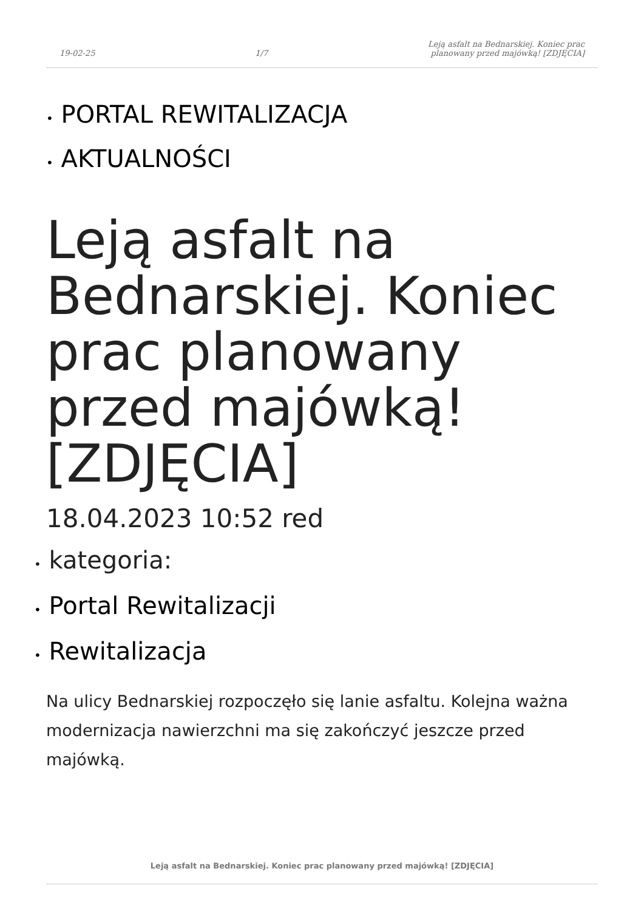19-02-25
1/7
Leją asfalt na Bednarskiej. Koniec prac
planowany przed majówką! [ZDJĘCIA]
• PORTAL REWITALIZACJA
• AKTUALNOŚCI
Leją asfalt na Bednarskiej. Koniec prac planowany przed majówką! [ZDJĘCIA]
18.04.2023 10:52 red
• kategoria:
• Portal Rewitalizacji
• Rewitalizacja
Na ulicy Bednarskiej rozpoczęło się lanie asfaltu. Kolejna ważna modernizacja nawierzchni ma się zakończyć jeszcze przed majówką.
Leją asfalt na Bednarskiej. Koniec prac planowany przed majówką! [ZDJĘCIA]